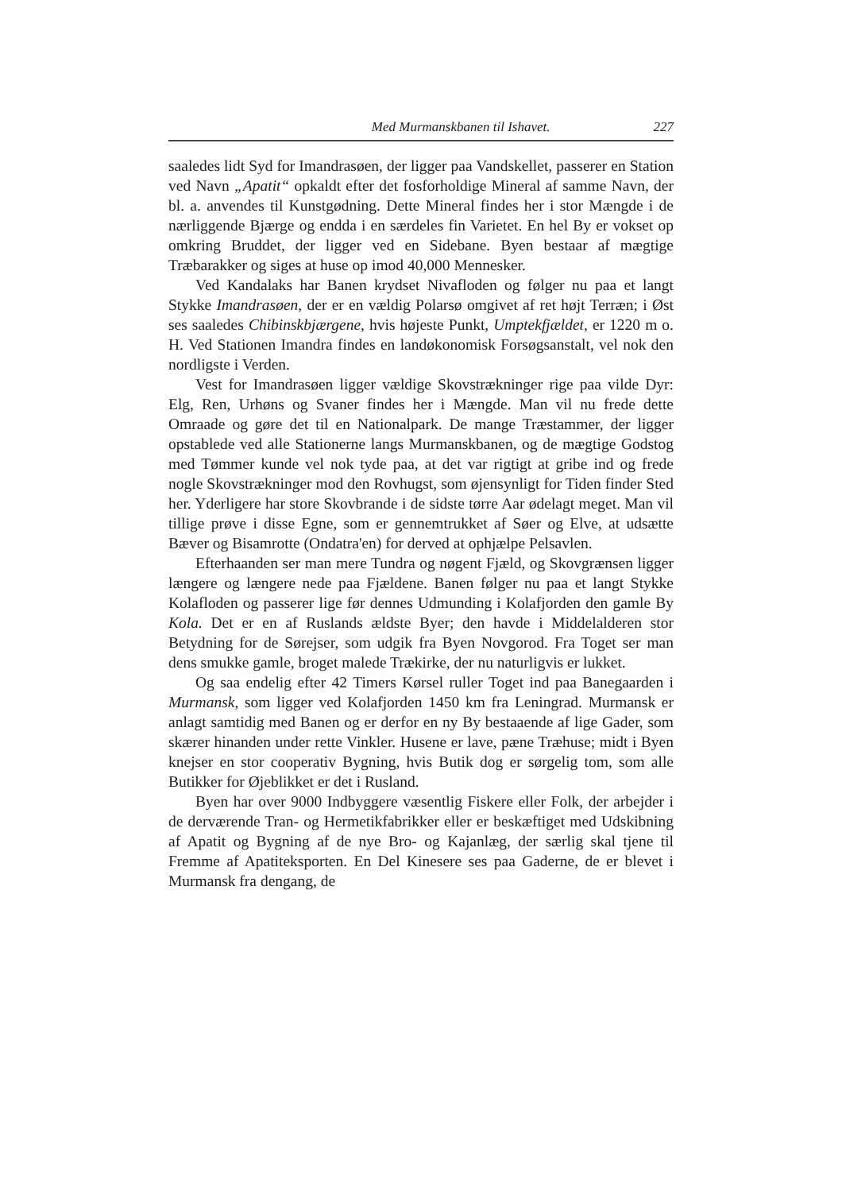Med Murmanskbanen til Ishavet. 227
saaledes lidt Syd for Imandrasøen, der ligger paa Vandskellet, passerer en Station ved Navn „Apatit“ opkaldt efter det fosforholdige Mineral af samme Navn, der bl. a. anvendes til Kunstgødning. Dette Mineral findes her i stor Mængde i de nærliggende Bjærge og endda i en særdeles fin Varietet. En hel By er vokset op omkring Bruddet, der ligger ved en Sidebane. Byen bestaar af mægtige Træbarakker og siges at huse op imod 40,000 Mennesker.
Ved Kandalaks har Banen krydset Nivafloden og følger nu paa et langt Stykke Imandrasøen, der er en vældig Polarsø omgivet af ret højt Terræn; i Øst ses saaledes Chibinskbjærgene, hvis højeste Punkt, Umptekfjældet, er 1220 m o. H. Ved Stationen Imandra findes en landøkonomisk Forsøgsanstalt, vel nok den nordligste i Verden.
Vest for Imandrasøen ligger vældige Skovstrækninger rige paa vilde Dyr: Elg, Ren, Urhøns og Svaner findes her i Mængde. Man vil nu frede dette Omraade og gøre det til en Nationalpark. De mange Træstammer, der ligger opstablede ved alle Stationerne langs Murmanskbanen, og de mægtige Godstog med Tømmer kunde vel nok tyde paa, at det var rigtigt at gribe ind og frede nogle Skovstrækninger mod den Rovhugst, som øjensynligt for Tiden finder Sted her. Yderligere har store Skovbrande i de sidste tørre Aar ødelagt meget. Man vil tillige prøve i disse Egne, som er gennemtrukket af Søer og Elve, at udsætte Bæver og Bisamrotte (Ondatra'en) for derved at ophjælpe Pelsavlen.
Efterhaanden ser man mere Tundra og nøgent Fjæld, og Skovgrænsen ligger længere og længere nede paa Fjældene. Banen følger nu paa et langt Stykke Kolafloden og passerer lige før dennes Udmunding i Kolafjorden den gamle By Kola. Det er en af Ruslands ældste Byer; den havde i Middelalderen stor Betydning for de Sørejser, som udgik fra Byen Novgorod. Fra Toget ser man dens smukke gamle, broget malede Trækirke, der nu naturligvis er lukket.
Og saa endelig efter 42 Timers Kørsel ruller Toget ind paa Banegaarden i Murmansk, som ligger ved Kolafjorden 1450 km fra Leningrad. Murmansk er anlagt samtidig med Banen og er derfor en ny By bestaaende af lige Gader, som skærer hinanden under rette Vinkler. Husene er lave, pæne Træhuse; midt i Byen knejser en stor cooperativ Bygning, hvis Butik dog er sørgelig tom, som alle Butikker for Øjeblikket er det i Rusland.
Byen har over 9000 Indbyggere væsentlig Fiskere eller Folk, der arbejder i de derværende Tran- og Hermetikfabrikker eller er beskæftiget med Udskibning af Apatit og Bygning af de nye Bro- og Kajanlæg, der særlig skal tjene til Fremme af Apatiteksporten. En Del Kinesere ses paa Gaderne, de er blevet i Murmansk fra dengang, de